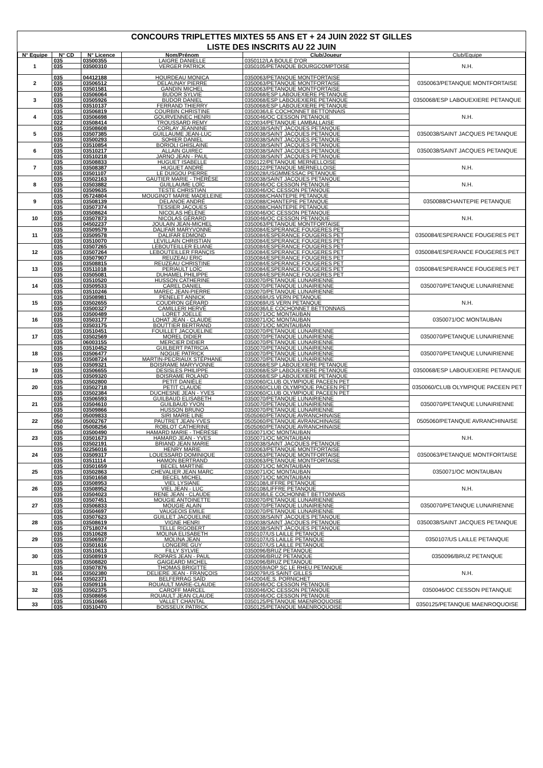CONCOURS TRIPLETTES MIXTES 55 ANS ET + 24 JUIN 2022 ST GILLES
LISTE DES INSCRITS AU 22 JUIN
| N° Equipe | N° CD | N° Licence | Nom/Prénom | Club/Joueur | Club/Equipe |
| --- | --- | --- | --- | --- | --- |
| 1 | 035 | 03500355 | LAIGRE DANIELLE | 0350112/LA BOULE D'OR | N.H. |
| | 035 | 03500310 | VERGER PATRICK | 0350105/PETANQUE BOURGCOMPTOISE | |
| 2 | 035 | 04412188 | HOURDEAU MONICA | 0350063/PETANQUE MONTFORTAISE | 0350063/PETANQUE MONTFORTAISE |
| | 035 | 03506512 | DELAUNAY PIERRE | 0350063/PETANQUE MONTFORTAISE | |
| | 035 | 03501581 | GANDIN MICHEL | 0350063/PETANQUE MONTFORTAISE | |
| 3 | 035 | 03506064 | BUDOR SYLVIE | 0350068/ESP LABOUEXIERE PETANQUE | 0350068/ESP LABOUEXIERE PETANQUE |
| | 035 | 03505926 | BUDOR DANIEL | 0350068/ESP LABOUEXIERE PETANQUE | |
| | 035 | 03510137 | FERRAND THIERRY | 0350068/ESP LABOUEXIERE PETANQUE | |
| 4 | 035 | 03506819 | COURBIN CHRISTINE | 0350036/LE COCHONNET BETTONNAIS | N.H. |
| | 035 | 03506698 | GOURVENNEC HENRI | 0350046/OC CESSON PETANQUE | |
| | 022 | 03508414 | TROUSSARD REMY | 0220034/PETANQUE LAMBALLAISE | |
| 5 | 035 | 03508608 | CORLAY JEANNINE | 0350038/SAINT JACQUES PETANQUE | 0350038/SAINT JACQUES PETANQUE |
| | 035 | 03507385 | GUILLAUME JEAN-LUC | 0350038/SAINT JACQUES PETANQUE | |
| | 035 | 03500293 | SOHIER DANIEL | 0350038/SAINT JACQUES PETANQUE | |
| 6 | 035 | 03510854 | BORIOLI GHISLAINE | 0350038/SAINT JACQUES PETANQUE | 0350038/SAINT JACQUES PETANQUE |
| | 035 | 03510217 | ALLAIN GUIREC | 0350038/SAINT JACQUES PETANQUE | |
| | 035 | 03510218 | JARNO JEAN - PAUL | 0350038/SAINT JACQUES PETANQUE | |
| 7 | 035 | 03508833 | HUGUET ISABELLE | 0350122/PETANQUE MERNELLOISE | N.H. |
| | 035 | 03508387 | HUGUET ANDRÉ | 0350122/PETANQUE MERNELLOISE | |
| | 035 | 03501107 | LE DUIGOU PIERRE | 0350028/USGMMESSAC PETANQUE | |
| 8 | 035 | 03502163 | GAUTIER MARIE - THÉRÈSE | 0350038/SAINT JACQUES PETANQUE | N.H. |
| | 035 | 03503882 | GUILLAUME LOÏC | 0350046/OC CESSON PETANQUE | |
| | 035 | 03509635 | TESTE CHRISTIAN | 0350046/OC CESSON PETANQUE | |
| 9 | 035 | 05724804 | MOUGINOT MARIE MADELEINE | 0350088/CHANTEPIE PETANQUE | 0350088/CHANTEPIE PETANQUE |
| | 035 | 03508139 | DELANOE ANDRÉ | 0350088/CHANTEPIE PETANQUE | |
| | 035 | 03507374 | TESSIER JACQUES | 0350088/CHANTEPIE PETANQUE | |
| 10 | 035 | 03508624 | NICOLAS HÉLÈNE | 0350046/OC CESSON PETANQUE | N.H. |
| | 035 | 03507873 | NICOLAS GÉRARD | 0350046/OC CESSON PETANQUE | |
| | 035 | 04502237 | JOULAIN JEAN-MICHEL | 0350063/PETANQUE MONTFORTAISE | |
| 11 | 035 | 03509579 | DALIFAR MARYVONNE | 0350084/ESPERANCE FOUGERES PET | 0350084/ESPERANCE FOUGERES PET |
| | 035 | 03509578 | DALIFAR EDMOND | 0350084/ESPERANCE FOUGERES PET | |
| | 035 | 03510070 | LEVILLAIN CHRISTIAN | 0350084/ESPERANCE FOUGERES PET | |
| 12 | 035 | 03507265 | LEBOUTEILLER ELIANE | 0350084/ESPERANCE FOUGERES PET | 0350084/ESPERANCE FOUGERES PET |
| | 035 | 03507264 | LEBOUTEILLER FRANÇIS | 0350084/ESPERANCE FOUGERES PET | |
| | 035 | 03507907 | REUZEAU ERIC | 0350084/ESPERANCE FOUGERES PET | |
| 13 | 035 | 03508815 | REUZEAU CHRISTINE | 0350084/ESPERANCE FOUGERES PET | 0350084/ESPERANCE FOUGERES PET |
| | 035 | 03511018 | PERIAULT LOÏC | 0350084/ESPERANCE FOUGERES PET | |
| | 035 | 03505081 | DUHAMEL PHILIPPE | 0350084/ESPERANCE FOUGERES PET | |
| 14 | 035 | 03510520 | HUSSON CATHERINE | 0350070/PETANQUE LUNAIRIENNE | 0350070/PETANQUE LUNAIRIENNE |
| | 035 | 03509533 | CAREL DANIEL | 0350070/PETANQUE LUNAIRIENNE | |
| | 035 | 03510246 | MAREC JEAN-PIERRE | 0350070/PETANQUE LUNAIRIENNE | |
| 15 | 035 | 03508981 | PENELET ANNICK | 0350069/US VERN PETANQUE | N.H. |
| | 035 | 03502655 | COUDRON GÉRARD | 0350069/US VERN PETANQUE | |
| | 035 | 03500327 | CAMILLERI HERVÉ | 0350036/LE COCHONNET BETTONNAIS | |
| 16 | 035 | 03500489 | LORET JOELLE | 0350071/OC MONTAUBAN | 0350071/OC MONTAUBAN |
| | 035 | 03503177 | LOHAT JEAN - CLAUDE | 0350071/OC MONTAUBAN | |
| | 035 | 03503175 | BOUTTIER BERTRAND | 0350071/OC MONTAUBAN | |
| 17 | 035 | 03510451 | FOUILLET JACQUELINE | 0350070/PETANQUE LUNAIRIENNE | 0350070/PETANQUE LUNAIRIENNE |
| | 035 | 03502569 | MOREL DIDIER | 0350070/PETANQUE LUNAIRIENNE | |
| | 035 | 06003155 | MERCIER DIDIER | 0350070/PETANQUE LUNAIRIENNE | |
| 18 | 035 | 03510452 | GUILBERT PATRICIA | 0350070/PETANQUE LUNAIRIENNE | 0350070/PETANQUE LUNAIRIENNE |
| | 035 | 03506477 | NOGUE PATRICK | 0350070/PETANQUE LUNAIRIENNE | |
| | 035 | 03508724 | MARTIN-PECRIAUX STÉPHANE | 0350070/PETANQUE LUNAIRIENNE | |
| 19 | 035 | 03509321 | BOISRAME MARYVONNE | 0350068/ESP LABOUEXIERE PETANQUE | 0350068/ESP LABOUEXIERE PETANQUE |
| | 035 | 03506655 | DESISLES PHILIPPE | 0350068/ESP LABOUEXIERE PETANQUE | |
| | 035 | 03509320 | BOISRAME ROLAND | 0350068/ESP LABOUEXIERE PETANQUE | |
| 20 | 035 | 03502800 | PETIT DANIÈLE | 0350060/CLUB OLYMPIQUE PACEEN PET | 0350060/CLUB OLYMPIQUE PACEEN PET |
| | 035 | 03502718 | PETIT CLAUDE | 0350060/CLUB OLYMPIQUE PACEEN PET | |
| | 035 | 03502384 | DUCHESNE JEAN - YVES | 0350060/CLUB OLYMPIQUE PACEEN PET | |
| 21 | 035 | 03506593 | GUILBAUD ELISABETH | 0350070/PETANQUE LUNAIRIENNE | 0350070/PETANQUE LUNAIRIENNE |
| | 035 | 03504610 | GUILBAUD YVON | 0350070/PETANQUE LUNAIRIENNE | |
| | 035 | 03509866 | HUSSON BRUNO | 0350070/PETANQUE LUNAIRIENNE | |
| 22 | 050 | 05009833 | SIRI MARIE LINE | 0505060/PETANQUE AVRANCHINAISE | 0505060/PETANQUE AVRANCHINAISE |
| | 050 | 05002767 | PAUTRET JEAN-YVES | 0505060/PETANQUE AVRANCHINAISE | |
| | 050 | 05008256 | ROBLOT CATHERINE | 0505060/PETANQUE AVRANCHINAISE | |
| 23 | 035 | 03500490 | HAMARD MARIE - THÉRÈSE | 0350071/OC MONTAUBAN | N.H. |
| | 035 | 03501673 | HAMARD JEAN - YVES | 0350071/OC MONTAUBAN | |
| | 035 | 03502191 | BRIAND JEAN MARIE | 0350038/SAINT JACQUES PETANQUE | |
| 24 | 035 | 02256016 | HENRY MARIE | 0350063/PETANQUE MONTFORTAISE | 0350063/PETANQUE MONTFORTAISE |
| | 035 | 03509317 | LOUESSARD DOMINIQUE | 0350063/PETANQUE MONTFORTAISE | |
| | 035 | 03511114 | HAMON BERTRAND | 0350063/PETANQUE MONTFORTAISE | |
| 25 | 035 | 03501659 | BECEL MARTINE | 0350071/OC MONTAUBAN | 0350071/OC MONTAUBAN |
| | 035 | 03502863 | CHEVALIER JEAN MARC | 0350071/OC MONTAUBAN | |
| | 035 | 03501658 | BECEL MICHEL | 0350071/OC MONTAUBAN | |
| 26 | 035 | 03508953 | VIEL LYSIANE | 0350108/LIFFRE PETANQUE | N.H. |
| | 035 | 03508952 | VIEL JEAN - LUC | 0350108/LIFFRE PETANQUE | |
| | 035 | 03504023 | RENE JEAN - CLAUDE | 0350036/LE COCHONNET BETTONNAIS | |
| 27 | 035 | 03507451 | MOUGIE ANTOINETTE | 0350070/PETANQUE LUNAIRIENNE | 0350070/PETANQUE LUNAIRIENNE |
| | 035 | 03506833 | MOUGIE ALAIN | 0350070/PETANQUE LUNAIRIENNE | |
| | 035 | 03504697 | VAUGEOIS EMILE | 0350070/PETANQUE LUNAIRIENNE | |
| 28 | 035 | 03507623 | GUILLET JACQUELINE | 0350038/SAINT JACQUES PETANQUE | 0350038/SAINT JACQUES PETANQUE |
| | 035 | 03508619 | VIGNE HENRI | 0350038/SAINT JACQUES PETANQUE | |
| | 035 | 07518074 | TELLE RIGOBERT | 0350038/SAINT JACQUES PETANQUE | |
| 29 | 035 | 03510628 | MOLINA ELISABETH | 0350107/US LAILLE PETANQUE | 0350107/US LAILLE PETANQUE |
| | 035 | 03506937 | MOLINA JEAN | 0350107/US LAILLE PETANQUE | |
| | 035 | 03501616 | LONGERE GUY | 0350107/US LAILLE PETANQUE | |
| 30 | 035 | 03510613 | FILLY SYLVIE | 0350096/BRUZ PETANQUE | 0350096/BRUZ PETANQUE |
| | 035 | 03508919 | ROPARS JEAN - PAUL | 0350096/BRUZ PETANQUE | |
| | 035 | 03508820 | GAIGEARD MICHEL | 0350096/BRUZ PETANQUE | |
| 31 | 035 | 03507876 | THOMAS BRIGITTE | 0350059/AOP SC LE RHEU PETANQUE | N.H. |
| | 035 | 03502380 | DELIERE JEAN - FRANÇOIS | 0350079/US SAINT GILLES | |
| | 044 | 03502371 | BELFERRAG SAÏD | 0442004/E.S. PORNICHET | |
| 32 | 035 | 03509116 | ROUAULT MARIE-CLAUDE | 0350046/OC CESSON PETANQUE | 0350046/OC CESSON PETANQUE |
| | 035 | 03502375 | CAROFF MARCEL | 0350046/OC CESSON PETANQUE | |
| | 035 | 03508656 | ROUAULT JEAN CLAUDE | 0350046/OC CESSON PETANQUE | |
| 33 | 035 | 03510665 | VALLET CHANTAL | 0350125/PETANQUE MAENROQUOISE | 0350125/PETANQUE MAENROQUOISE |
| | 035 | 03510470 | BOISSEUX PATRICK | 0350125/PETANQUE MAENROQUOISE | |